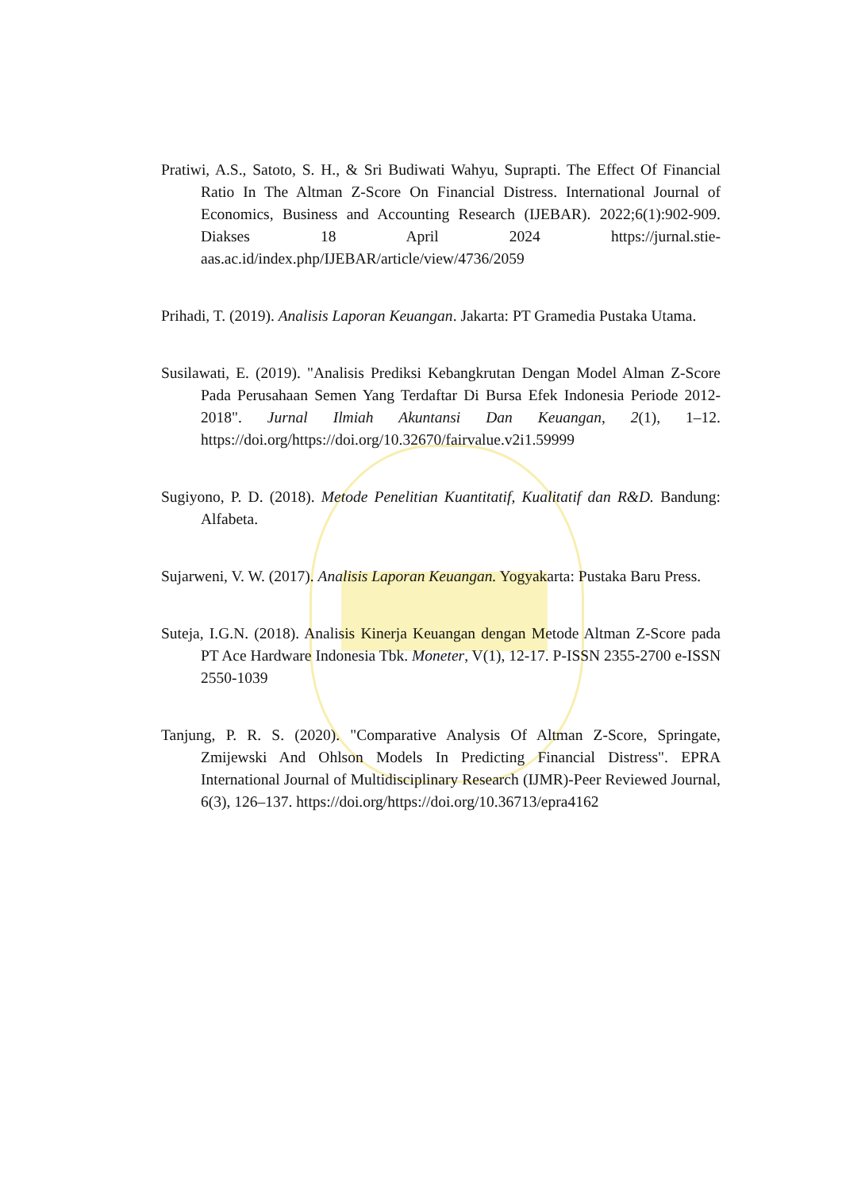Pratiwi, A.S., Satoto, S. H., & Sri Budiwati Wahyu, Suprapti. The Effect Of Financial Ratio In The Altman Z-Score On Financial Distress. International Journal of Economics, Business and Accounting Research (IJEBAR). 2022;6(1):902-909. Diakses 18 April 2024 https://jurnal.stie-aas.ac.id/index.php/IJEBAR/article/view/4736/2059
Prihadi, T. (2019). Analisis Laporan Keuangan. Jakarta: PT Gramedia Pustaka Utama.
Susilawati, E. (2019). "Analisis Prediksi Kebangkrutan Dengan Model Alman Z-Score Pada Perusahaan Semen Yang Terdaftar Di Bursa Efek Indonesia Periode 2012-2018". Jurnal Ilmiah Akuntansi Dan Keuangan, 2(1), 1–12. https://doi.org/https://doi.org/10.32670/fairvalue.v2i1.59999
Sugiyono, P. D. (2018). Metode Penelitian Kuantitatif, Kualitatif dan R&D. Bandung: Alfabeta.
Sujarweni, V. W. (2017). Analisis Laporan Keuangan. Yogyakarta: Pustaka Baru Press.
Suteja, I.G.N. (2018). Analisis Kinerja Keuangan dengan Metode Altman Z-Score pada PT Ace Hardware Indonesia Tbk. Moneter, V(1), 12-17. P-ISSN 2355-2700 e-ISSN 2550-1039
Tanjung, P. R. S. (2020). "Comparative Analysis Of Altman Z-Score, Springate, Zmijewski And Ohlson Models In Predicting Financial Distress". EPRA International Journal of Multidisciplinary Research (IJMR)-Peer Reviewed Journal, 6(3), 126–137. https://doi.org/https://doi.org/10.36713/epra4162